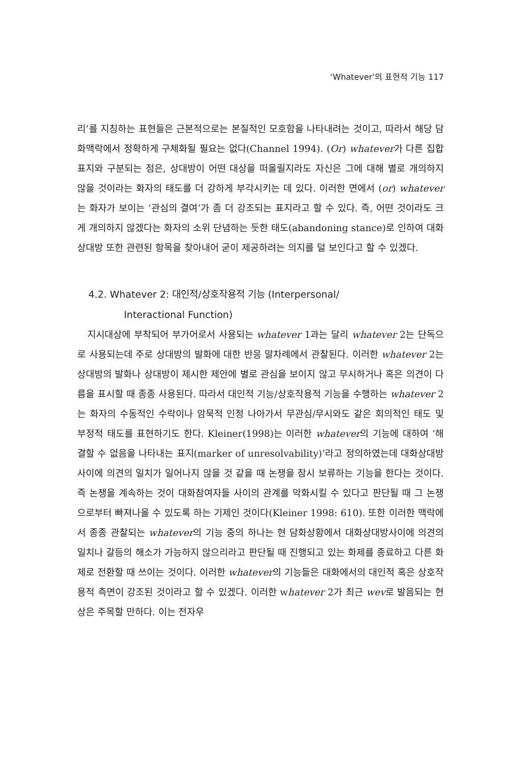‘Whatever’의 표현적 기능 117
리’를 지칭하는 표현들은 근본적으로는 본질적인 모호함을 나타내려는 것이고, 따라서 해당 담화맥락에서 정확하게 구체화될 필요는 없다(Channel 1994). (Or) whatever가 다른 집합표지와 구분되는 점은, 상대방이 어떤 대상을 떠올릴지라도 자신은 그에 대해 별로 개의하지 않을 것이라는 화자의 태도를 더 강하게 부각시키는 데 있다. 이러한 면에서 (or) whatever는 화자가 보이는 ‘관심의 결여’가 좀 더 강조되는 표지라고 할 수 있다. 즉, 어떤 것이라도 크게 개의하지 않겠다는 화자의 소위 단념하는 듯한 태도(abandoning stance)로 인하여 대화상대방 또한 관련된 항목을 찾아내어 굳이 제공하려는 의지를 덜 보인다고 할 수 있겠다.
4.2. Whatever 2: 대인적/상호작용적 기능 (Interpersonal/
Interactional Function)
지시대상에 부착되어 부가어로서 사용되는 whatever 1과는 달리 whatever 2는 단독으로 사용되는데 주로 상대방의 발화에 대한 반응 말차례에서 관찰된다. 이러한 whatever 2는 상대방의 발화나 상대방이 제시한 제안에 별로 관심을 보이지 않고 무시하거나 혹은 의견이 다름을 표시할 때 종종 사용된다. 따라서 대인적 기능/상호작용적 기능을 수행하는 whatever 2는 화자의 수동적인 수락이나 암묵적 인정 나아가서 무관심/무시와도 같은 회의적인 태도 및 부정적 태도를 표현하기도 한다. Kleiner(1998)는 이러한 whatever의 기능에 대하여 ‘해결할 수 없음을 나타내는 표지(marker of unresolvability)’라고 정의하였는데 대화상대방사이에 의견의 일치가 일어나지 않을 것 같을 때 논쟁을 잠시 보류하는 기능을 한다는 것이다. 즉 논쟁을 계속하는 것이 대화참여자들 사이의 관계를 악화시킬 수 있다고 판단될 때 그 논쟁으로부터 빠져나올 수 있도록 하는 기제인 것이다(Kleiner 1998: 610). 또한 이러한 맥락에서 종종 관찰되는 whatever의 기능 중의 하나는 현 담화상황에서 대화상대방사이에 의견의 일치나 갈등의 해소가 가능하지 않으리라고 판단될 때 진행되고 있는 화제를 종료하고 다른 화제로 전환할 때 쓰이는 것이다. 이러한 whatever의 기능들은 대화에서의 대인적 혹은 상호작용적 측면이 강조된 것이라고 할 수 있겠다. 이러한 whatever 2가 최근 wev로 발음되는 현상은 주목할 만하다. 이는 전자우